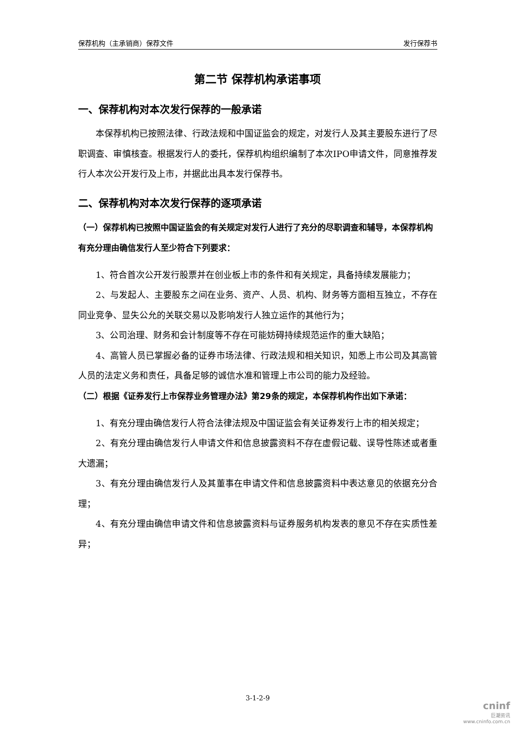保荐机构（主承销商）保荐文件 发行保荐书
第二节 保荐机构承诺事项
一、保荐机构对本次发行保荐的一般承诺
本保荐机构已按照法律、行政法规和中国证监会的规定，对发行人及其主要股东进行了尽职调查、审慎核查。根据发行人的委托，保荐机构组织编制了本次IPO申请文件，同意推荐发行人本次公开发行及上市，并据此出具本发行保荐书。
二、保荐机构对本次发行保荐的逐项承诺
（一）保荐机构已按照中国证监会的有关规定对发行人进行了充分的尽职调查和辅导，本保荐机构有充分理由确信发行人至少符合下列要求：
1、符合首次公开发行股票并在创业板上市的条件和有关规定，具备持续发展能力；
2、与发起人、主要股东之间在业务、资产、人员、机构、财务等方面相互独立，不存在同业竞争、显失公允的关联交易以及影响发行人独立运作的其他行为；
3、公司治理、财务和会计制度等不存在可能妨碍持续规范运作的重大缺陷；
4、高管人员已掌握必备的证券市场法律、行政法规和相关知识，知悉上市公司及其高管人员的法定义务和责任，具备足够的诚信水准和管理上市公司的能力及经验。
（二）根据《证券发行上市保荐业务管理办法》第29条的规定，本保荐机构作出如下承诺：
1、有充分理由确信发行人符合法律法规及中国证监会有关证券发行上市的相关规定；
2、有充分理由确信发行人申请文件和信息披露资料不存在虚假记载、误导性陈述或者重大遗漏；
3、有充分理由确信发行人及其董事在申请文件和信息披露资料中表达意见的依据充分合理；
4、有充分理由确信申请文件和信息披露资料与证券服务机构发表的意见不存在实质性差异；
3-1-2-9
cninf
巨潮资讯
www.cninfo.com.cn